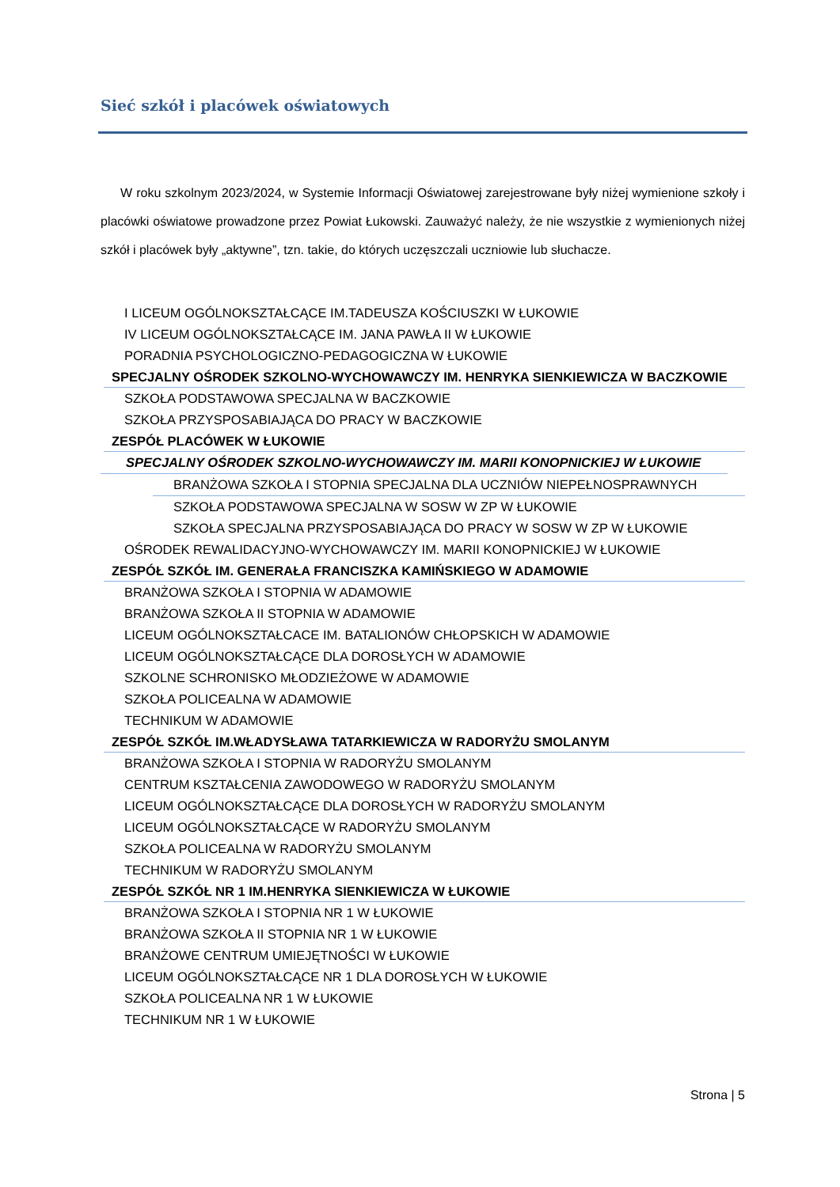Sieć szkół i placówek oświatowych
W roku szkolnym 2023/2024, w Systemie Informacji Oświatowej zarejestrowane były niżej wymienione szkoły i placówki oświatowe prowadzone przez Powiat Łukowski. Zauważyć należy, że nie wszystkie z wymienionych niżej szkół i placówek były „aktywne”, tzn. takie, do których uczęszczali uczniowie lub słuchacze.
I LICEUM OGÓLNOKSZTAŁCĄCE IM.TADEUSZA KOŚCIUSZKI W ŁUKOWIE
IV LICEUM OGÓLNOKSZTAŁCĄCE IM. JANA PAWŁA II W ŁUKOWIE
PORADNIA PSYCHOLOGICZNO-PEDAGOGICZNA W ŁUKOWIE
SPECJALNY OŚRODEK SZKOLNO-WYCHOWAWCZY IM. HENRYKA SIENKIEWICZA W BACZKOWIE
SZKOŁA PODSTAWOWA SPECJALNA W BACZKOWIE
SZKOŁA PRZYSPOSABIAJĄCA DO PRACY W BACZKOWIE
ZESPÓŁ PLACÓWEK W ŁUKOWIE
SPECJALNY OŚRODEK SZKOLNO-WYCHOWAWCZY IM. MARII KONOPNICKIEJ W ŁUKOWIE
BRANŻOWA SZKOŁA I STOPNIA SPECJALNA DLA UCZNIÓW NIEPEŁNOSPRAWNYCH
SZKOŁA PODSTAWOWA SPECJALNA W SOSW W ZP W ŁUKOWIE
SZKOŁA SPECJALNA PRZYSPOSABIAJĄCA DO PRACY W SOSW W ZP W ŁUKOWIE
OŚRODEK REWALIDACYJNO-WYCHOWAWCZY IM. MARII KONOPNICKIEJ W ŁUKOWIE
ZESPÓŁ SZKÓŁ IM. GENERAŁA FRANCISZKA KAMIŃSKIEGO W ADAMOWIE
BRANŻOWA SZKOŁA I STOPNIA W ADAMOWIE
BRANŻOWA SZKOŁA II STOPNIA W ADAMOWIE
LICEUM OGÓLNOKSZTAŁCACE IM. BATALIONÓW CHŁOPSKICH W ADAMOWIE
LICEUM OGÓLNOKSZTAŁCĄCE DLA DOROSŁYCH W ADAMOWIE
SZKOLNE SCHRONISKO MŁODZIEŻOWE W ADAMOWIE
SZKOŁA POLICEALNA W ADAMOWIE
TECHNIKUM W ADAMOWIE
ZESPÓŁ SZKÓŁ IM.WŁADYSŁAWA TATARKIEWICZA W RADORYŻU SMOLANYM
BRANŻOWA SZKOŁA I STOPNIA W RADORYŻU SMOLANYM
CENTRUM KSZTAŁCENIA ZAWODOWEGO W RADORYŻU SMOLANYM
LICEUM OGÓLNOKSZTAŁCĄCE DLA DOROSŁYCH W RADORYŻU SMOLANYM
LICEUM OGÓLNOKSZTAŁCĄCE W RADORYŻU SMOLANYM
SZKOŁA POLICEALNA W RADORYŻU SMOLANYM
TECHNIKUM W RADORYŻU SMOLANYM
ZESPÓŁ SZKÓŁ NR 1 IM.HENRYKA SIENKIEWICZA W ŁUKOWIE
BRANŻOWA SZKOŁA I STOPNIA NR 1 W ŁUKOWIE
BRANŻOWA SZKOŁA II STOPNIA NR 1 W ŁUKOWIE
BRANŻOWE CENTRUM UMIEJĘTNOŚCI W ŁUKOWIE
LICEUM OGÓLNOKSZTAŁCĄCE NR 1 DLA DOROSŁYCH W ŁUKOWIE
SZKOŁA POLICEALNA NR 1 W ŁUKOWIE
TECHNIKUM NR 1 W ŁUKOWIE
Strona | 5